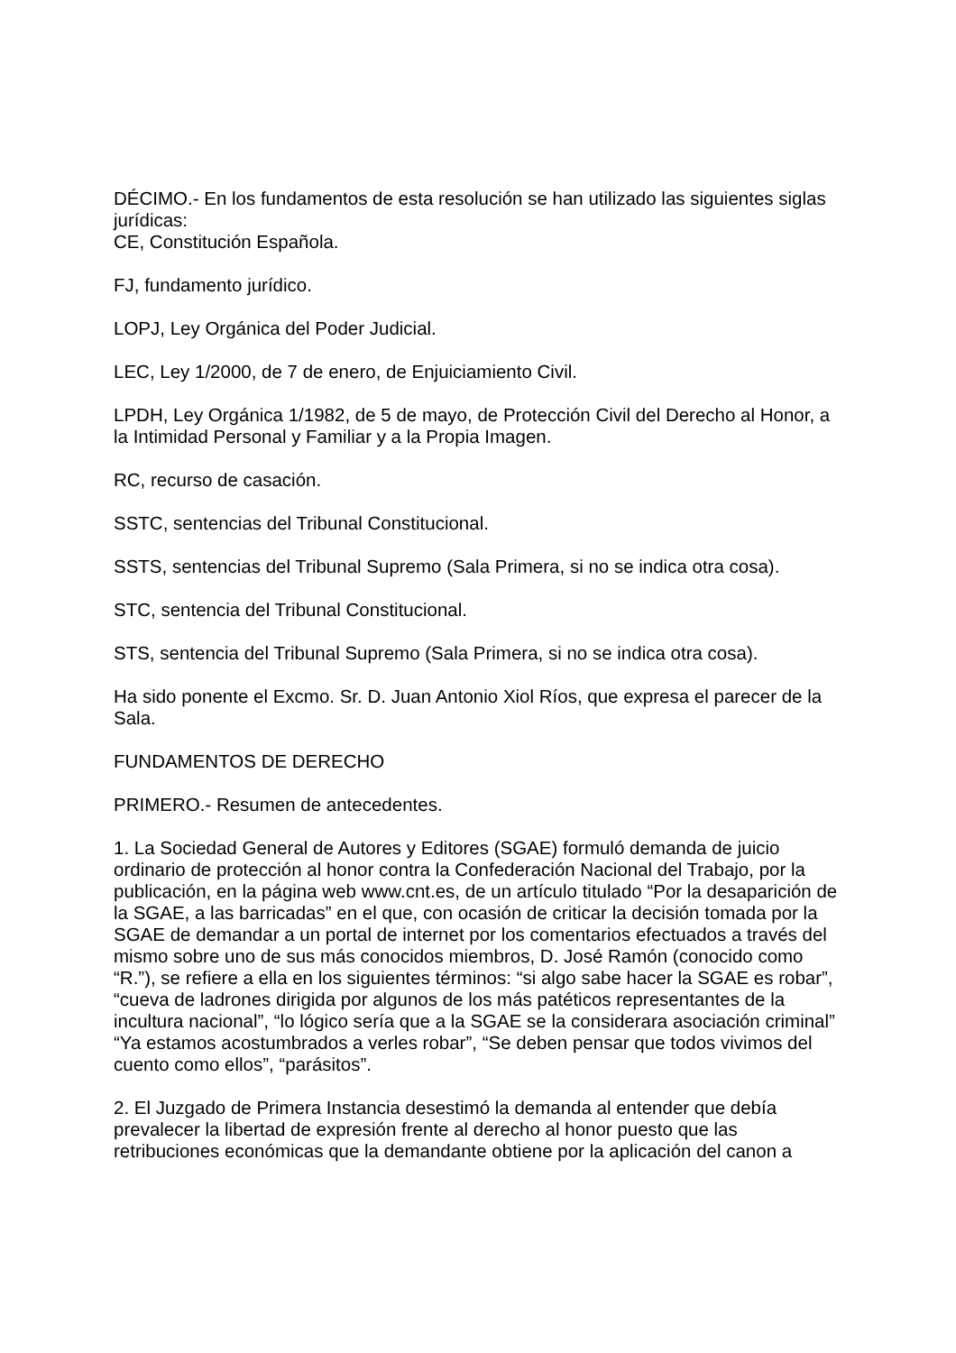DÉCIMO.- En los fundamentos de esta resolución se han utilizado las siguientes siglas jurídicas:
CE, Constitución Española.
FJ, fundamento jurídico.
LOPJ, Ley Orgánica del Poder Judicial.
LEC, Ley 1/2000, de 7 de enero, de Enjuiciamiento Civil.
LPDH, Ley Orgánica 1/1982, de 5 de mayo, de Protección Civil del Derecho al Honor, a la Intimidad Personal y Familiar y a la Propia Imagen.
RC, recurso de casación.
SSTC, sentencias del Tribunal Constitucional.
SSTS, sentencias del Tribunal Supremo (Sala Primera, si no se indica otra cosa).
STC, sentencia del Tribunal Constitucional.
STS, sentencia del Tribunal Supremo (Sala Primera, si no se indica otra cosa).
Ha sido ponente el Excmo. Sr. D. Juan Antonio Xiol Ríos, que expresa el parecer de la Sala.
FUNDAMENTOS DE DERECHO
PRIMERO.- Resumen de antecedentes.
1. La Sociedad General de Autores y Editores (SGAE) formuló demanda de juicio ordinario de protección al honor contra la Confederación Nacional del Trabajo, por la publicación, en la página web www.cnt.es, de un artículo titulado “Por la desaparición de la SGAE, a las barricadas” en el que, con ocasión de criticar la decisión tomada por la SGAE de demandar a un portal de internet por los comentarios efectuados a través del mismo sobre uno de sus más conocidos miembros, D. José Ramón (conocido como “R.”), se refiere a ella en los siguientes términos: “si algo sabe hacer la SGAE es robar”, “cueva de ladrones dirigida por algunos de los más patéticos representantes de la incultura nacional”, “lo lógico sería que a la SGAE se la considerara asociación criminal” “Ya estamos acostumbrados a verles robar”, “Se deben pensar que todos vivimos del cuento como ellos”, “parásitos”.
2. El Juzgado de Primera Instancia desestimó la demanda al entender que debía prevalecer la libertad de expresión frente al derecho al honor puesto que las retribuciones económicas que la demandante obtiene por la aplicación del canon a